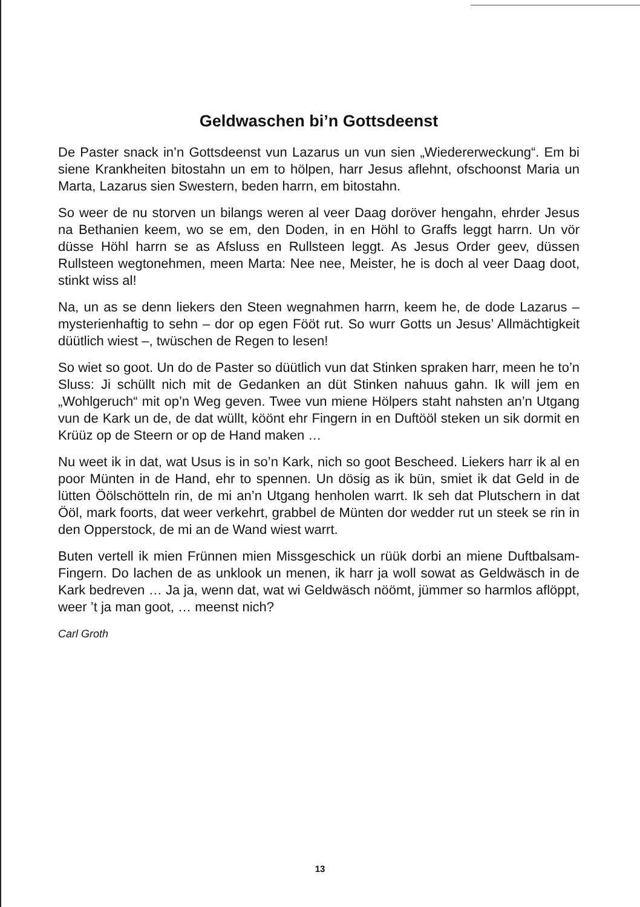Geldwaschen bi’n Gottsdeenst
De Paster snack in’n Gottsdeenst vun Lazarus un vun sien „Wiedererwe­ckung“. Em bi siene Krankheiten bitostahn un em to hölpen, harr Jesus aflehnt, ofschoonst Maria un Marta, Lazarus sien Swestern, beden harrn, em bitostahn.
So weer de nu storven un bilangs weren al veer Daag doröver hengahn, ehr­der Jesus na Bethanien keem, wo se em, den Doden, in en Höhl to Graffs leggt harrn. Un vör düsse Höhl harrn se as Afsluss en Rullsteen leggt. As Je­sus Order geev, düssen Rullsteen wegtonehmen, meen Marta: Nee nee, Meister, he is doch al veer Daag doot, stinkt wiss al!
Na, un as se denn liekers den Steen wegnahmen harrn, keem he, de dode Lazarus – mysterienhaftig to sehn – dor op egen Fööt rut. So wurr Gotts un Jesus’ Allmächtigkeit düütlich wiest –, twüschen de Regen to lesen!
So wiet so goot. Un do de Paster so düütlich vun dat Stinken spraken harr, meen he to’n Sluss: Ji schüllt nich mit de Gedanken an düt Stinken nahuus gahn. Ik will jem en „Wohlgeruch“ mit op’n Weg geven. Twee vun miene Höl­pers staht nahsten an’n Utgang vun de Kark un de, de dat wüllt, köönt ehr Fingern in en Duftööl steken un sik dormit en Krüüz op de Steern or op de Hand maken …
Nu weet ik in dat, wat Usus is in so’n Kark, nich so goot Bescheed. Liekers harr ik al en poor Münten in de Hand, ehr to spennen. Un dösig as ik bün, smiet ik dat Geld in de lütten Öölschötteln rin, de mi an’n Utgang henholen warrt. Ik seh dat Plutschern in dat Ööl, mark foorts, dat weer verkehrt, grabbel de Münten dor wedder rut un steek se rin in den Opperstock, de mi an de Wand wiest warrt.
Buten vertell ik mien Frünnen mien Missgeschick un rüük dorbi an miene Duftbalsam-Fingern. Do lachen de as unklook un menen, ik harr ja woll sowat as Geldwäsch in de Kark bedreven … Ja ja, wenn dat, wat wi Geldwäsch nöömt, jümmer so harmlos aflöppt, weer ’t ja man goot, … meenst nich?
Carl Groth
13